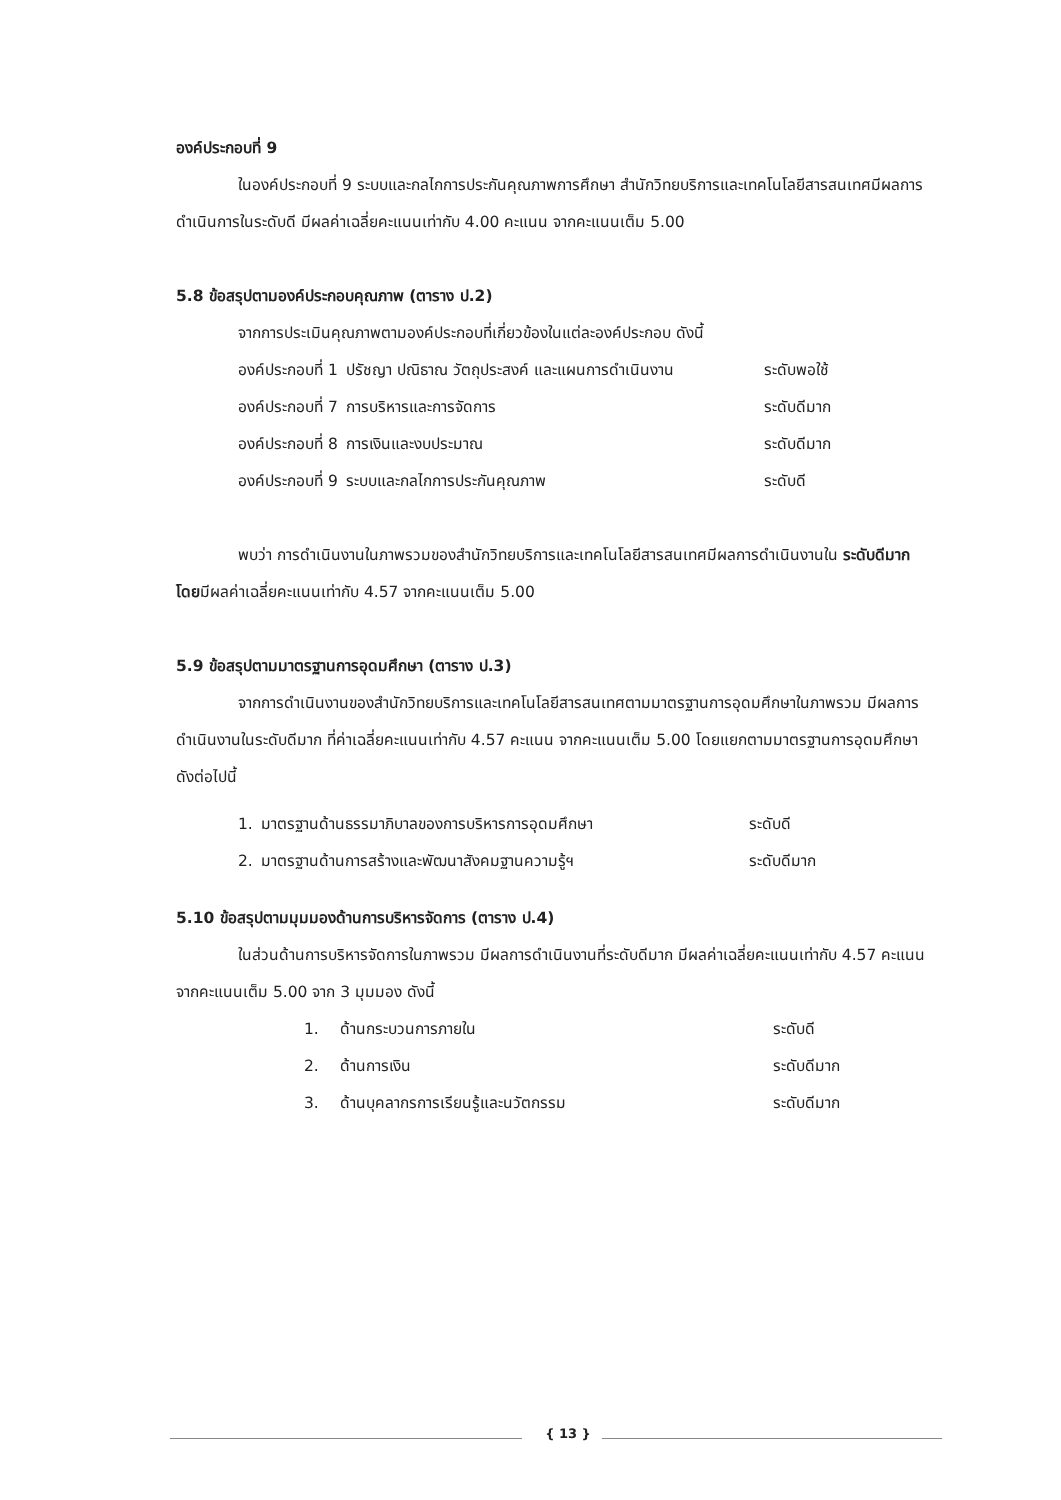องค์ประกอบที่ 9
ในองค์ประกอบที่ 9 ระบบและกลไกการประกันคุณภาพการศึกษา สำนักวิทยบริการและเทคโนโลยีสารสนเทศมีผลการดำเนินการในระดับดี มีผลค่าเฉลี่ยคะแนนเท่ากับ 4.00 คะแนน จากคะแนนเต็ม 5.00
5.8 ข้อสรุปตามองค์ประกอบคุณภาพ (ตาราง ป.2)
จากการประเมินคุณภาพตามองค์ประกอบที่เกี่ยวข้องในแต่ละองค์ประกอบ ดังนี้
| องค์ประกอบที่ 1 | ปรัชญา ปณิธาณ วัตถุประสงค์ และแผนการดำเนินงาน | ระดับพอใช้ |
| องค์ประกอบที่ 7 | การบริหารและการจัดการ | ระดับดีมาก |
| องค์ประกอบที่ 8 | การเงินและงบประมาณ | ระดับดีมาก |
| องค์ประกอบที่ 9 | ระบบและกลไกการประกันคุณภาพ | ระดับดี |
พบว่า การดำเนินงานในภาพรวมของสำนักวิทยบริการและเทคโนโลยีสารสนเทศมีผลการดำเนินงานใน ระดับดีมาก โดยมีผลค่าเฉลี่ยคะแนนเท่ากับ 4.57 จากคะแนนเต็ม 5.00
5.9 ข้อสรุปตามมาตรฐานการอุดมศึกษา (ตาราง ป.3)
จากการดำเนินงานของสำนักวิทยบริการและเทคโนโลยีสารสนเทศตามมาตรฐานการอุดมศึกษาในภาพรวม มีผลการดำเนินงานในระดับดีมาก ที่ค่าเฉลี่ยคะแนนเท่ากับ 4.57 คะแนน จากคะแนนเต็ม 5.00 โดยแยกตามมาตรฐานการอุดมศึกษา ดังต่อไปนี้
| 1. | มาตรฐานด้านธรรมาภิบาลของการบริหารการอุดมศึกษา | ระดับดี |
| 2. | มาตรฐานด้านการสร้างและพัฒนาสังคมฐานความรู้ฯ | ระดับดีมาก |
5.10 ข้อสรุปตามมุมมองด้านการบริหารจัดการ (ตาราง ป.4)
ในส่วนด้านการบริหารจัดการในภาพรวม มีผลการดำเนินงานที่ระดับดีมาก มีผลค่าเฉลี่ยคะแนนเท่ากับ 4.57 คะแนน จากคะแนนเต็ม 5.00 จาก 3 มุมมอง ดังนี้
| 1. | ด้านกระบวนการภายใน | ระดับดี |
| 2. | ด้านการเงิน | ระดับดีมาก |
| 3. | ด้านบุคลากรการเรียนรู้และนวัตกรรม | ระดับดีมาก |
{ 13 }